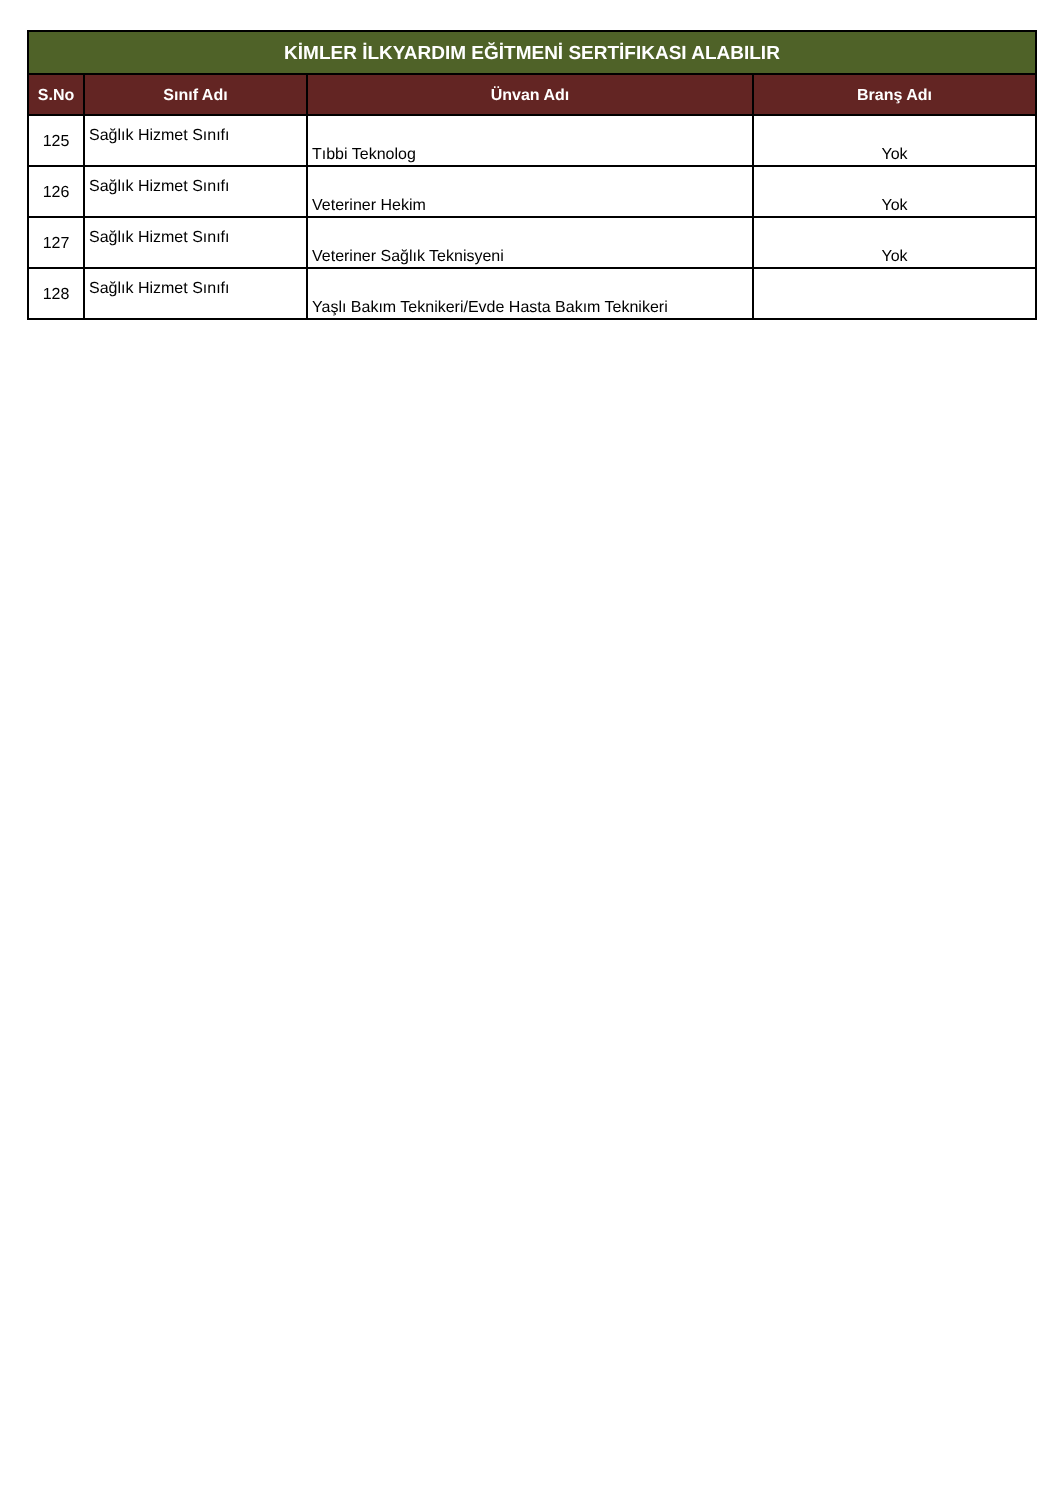| KİMLER İLKYARDIM EĞİTMENİ SERTİFIKASI ALABILIR | | | |
| --- | --- | --- | --- |
| S.No | Sınıf Adı | Ünvan Adı | Branş Adı |
| 125 | Sağlık Hizmet Sınıfı | Tıbbi Teknolog | Yok |
| 126 | Sağlık Hizmet Sınıfı | Veteriner Hekim | Yok |
| 127 | Sağlık Hizmet Sınıfı | Veteriner Sağlık Teknisyeni | Yok |
| 128 | Sağlık Hizmet Sınıfı | Yaşlı Bakım Teknikeri/Evde Hasta Bakım Teknikeri | |